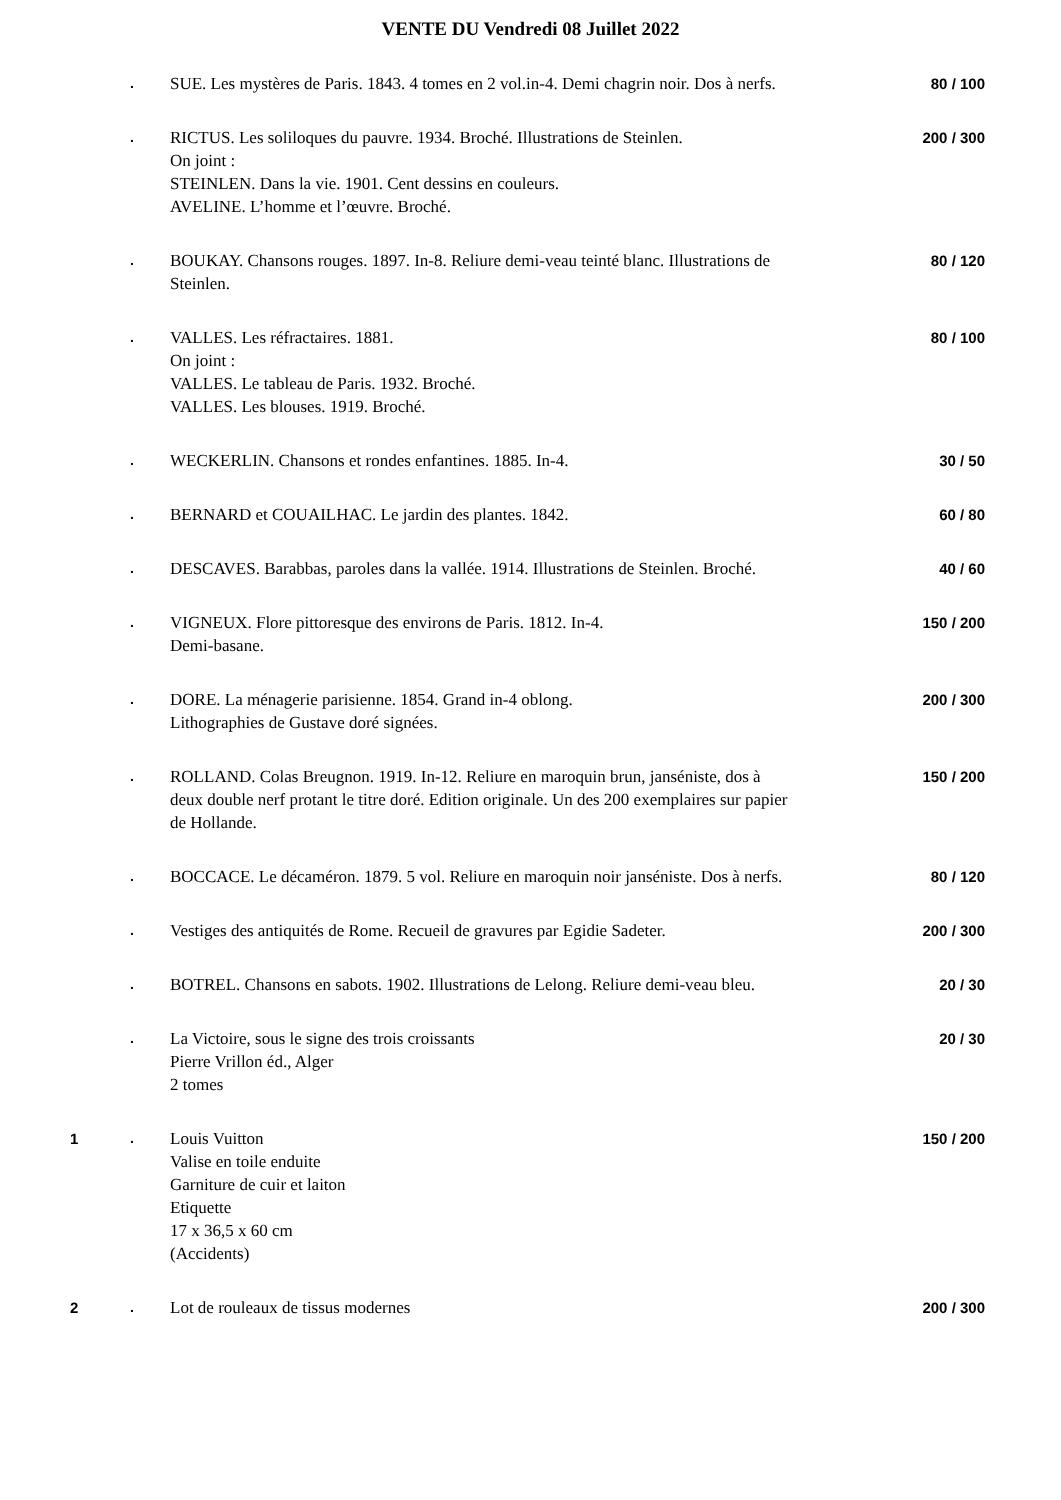VENTE DU Vendredi 08 Juillet 2022
| | . | SUE. Les mystères de Paris. 1843. 4 tomes en 2 vol.in-4. Demi chagrin noir. Dos à nerfs. | 80 / 100 |
| | . | RICTUS. Les soliloques du pauvre. 1934. Broché. Illustrations de Steinlen. On joint : STEINLEN. Dans la vie. 1901. Cent dessins en couleurs. AVELINE. L’homme et l’œuvre. Broché. | 200 / 300 |
| | . | BOUKAY. Chansons rouges. 1897. In-8. Reliure demi-veau teinté blanc. Illustrations de Steinlen. | 80 / 120 |
| | . | VALLES. Les réfractaires. 1881. On joint : VALLES. Le tableau de Paris. 1932. Broché. VALLES. Les blouses. 1919. Broché. | 80 / 100 |
| | . | WECKERLIN. Chansons et rondes enfantines. 1885. In-4. | 30 / 50 |
| | . | BERNARD et COUAILHAC. Le jardin des plantes. 1842. | 60 / 80 |
| | . | DESCAVES. Barabbas, paroles dans la vallée. 1914. Illustrations de Steinlen. Broché. | 40 / 60 |
| | . | VIGNEUX. Flore pittoresque des environs de Paris. 1812. In-4. Demi-basane. | 150 / 200 |
| | . | DORE. La ménagerie parisienne. 1854. Grand in-4 oblong. Lithographies de Gustave doré signées. | 200 / 300 |
| | . | ROLLAND. Colas Breugnon. 1919. In-12. Reliure en maroquin brun, janséniste, dos à deux double nerf protant le titre doré. Edition originale. Un des 200 exemplaires sur papier de Hollande. | 150 / 200 |
| | . | BOCCACE. Le décaméron. 1879. 5 vol. Reliure en maroquin noir janséniste. Dos à nerfs. | 80 / 120 |
| | . | Vestiges des antiquités de Rome. Recueil de gravures par Egidie Sadeter. | 200 / 300 |
| | . | BOTREL. Chansons en sabots. 1902. Illustrations de Lelong. Reliure demi-veau bleu. | 20 / 30 |
| | . | La Victoire, sous le signe des trois croissants Pierre Vrillon éd., Alger 2 tomes | 20 / 30 |
| 1 | . | Louis Vuitton Valise en toile enduite Garniture de cuir et laiton Etiquette 17 x 36,5 x 60 cm (Accidents) | 150 / 200 |
| 2 | . | Lot de rouleaux de tissus modernes | 200 / 300 |